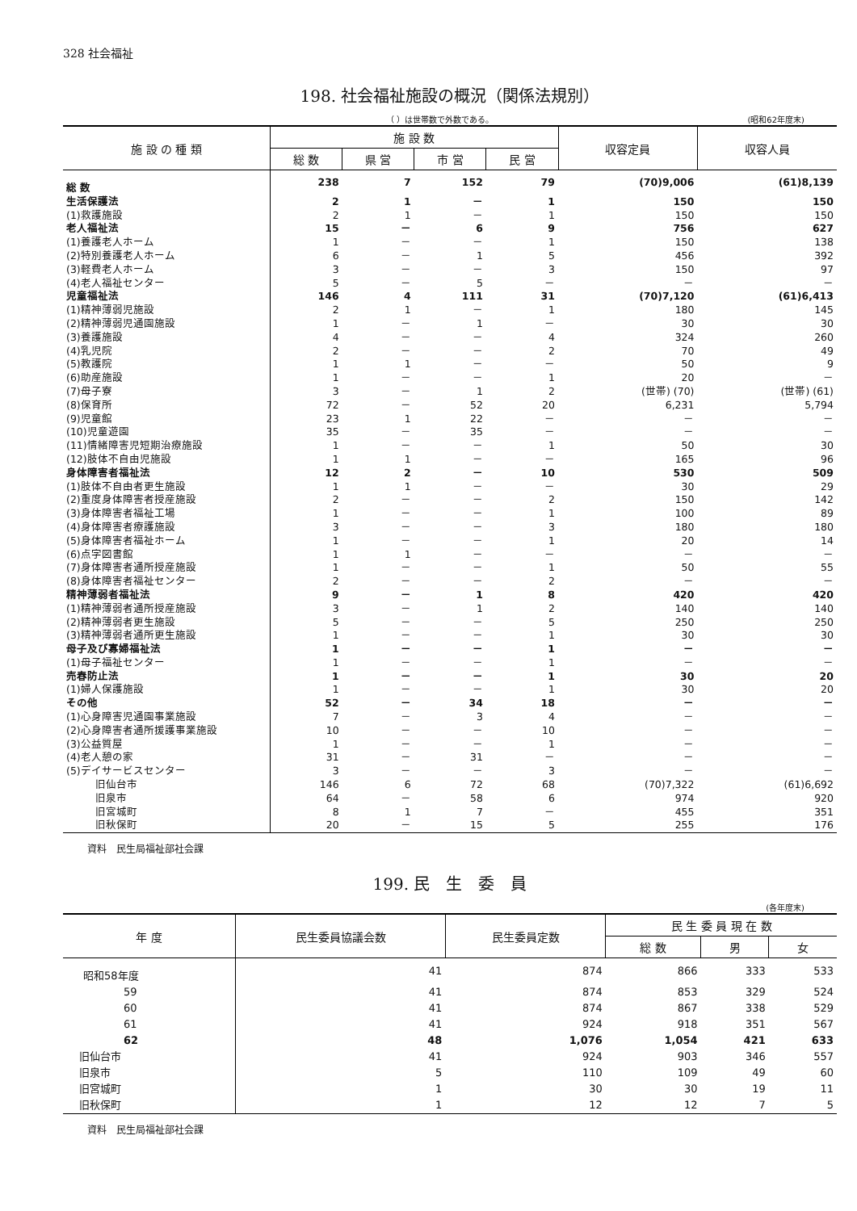328 社会福祉
198. 社会福祉施設の概況（関係法規別）
（ ）は世帯数で外数である。 (昭和62年度末)
| 施 設 の 種 類 | 施 設 数 | | | | 収容定員 | 収容人員 |
| --- | --- | --- | --- | --- | --- | --- |
| | 総 数 | 県 営 | 市 営 | 民 営 | | |
| 総 数 | 238 | 7 | 152 | 79 | (70)9,006 | (61)8,139 |
| 生活保護法 | 2 | 1 | － | 1 | 150 | 150 |
| (1)救護施設 | 2 | 1 | － | 1 | 150 | 150 |
| 老人福祉法 | 15 | － | 6 | 9 | 756 | 627 |
| (1)養護老人ホーム | 1 | － | － | 1 | 150 | 138 |
| (2)特別養護老人ホーム | 6 | － | 1 | 5 | 456 | 392 |
| (3)軽費老人ホーム | 3 | － | － | 3 | 150 | 97 |
| (4)老人福祉センター | 5 | － | 5 | － | － | － |
| 児童福祉法 | 146 | 4 | 111 | 31 | (70)7,120 | (61)6,413 |
| (1)精神薄弱児施設 | 2 | 1 | － | 1 | 180 | 145 |
| (2)精神薄弱児通園施設 | 1 | － | 1 | － | 30 | 30 |
| (3)養護施設 | 4 | － | － | 4 | 324 | 260 |
| (4)乳児院 | 2 | － | － | 2 | 70 | 49 |
| (5)教護院 | 1 | 1 | － | － | 50 | 9 |
| (6)助産施設 | 1 | － | － | 1 | 20 | － |
| (7)母子寮 | 3 | － | 1 | 2 | (世帯) (70) | (世帯) (61) |
| (8)保育所 | 72 | － | 52 | 20 | 6,231 | 5,794 |
| (9)児童館 | 23 | 1 | 22 | － | － | － |
| (10)児童遊園 | 35 | － | 35 | － | － | － |
| (11)情緒障害児短期治療施設 | 1 | － | － | 1 | 50 | 30 |
| (12)肢体不自由児施設 | 1 | 1 | － | － | 165 | 96 |
| 身体障害者福祉法 | 12 | 2 | － | 10 | 530 | 509 |
| (1)肢体不自由者更生施設 | 1 | 1 | － | － | 30 | 29 |
| (2)重度身体障害者授産施設 | 2 | － | － | 2 | 150 | 142 |
| (3)身体障害者福祉工場 | 1 | － | － | 1 | 100 | 89 |
| (4)身体障害者療護施設 | 3 | － | － | 3 | 180 | 180 |
| (5)身体障害者福祉ホーム | 1 | － | － | 1 | 20 | 14 |
| (6)点字図書館 | 1 | 1 | － | － | － | － |
| (7)身体障害者通所授産施設 | 1 | － | － | 1 | 50 | 55 |
| (8)身体障害者福祉センター | 2 | － | － | 2 | － | － |
| 精神薄弱者福祉法 | 9 | － | 1 | 8 | 420 | 420 |
| (1)精神薄弱者通所授産施設 | 3 | － | 1 | 2 | 140 | 140 |
| (2)精神薄弱者更生施設 | 5 | － | － | 5 | 250 | 250 |
| (3)精神薄弱者通所更生施設 | 1 | － | － | 1 | 30 | 30 |
| 母子及び寡婦福祉法 | 1 | － | － | 1 | － | － |
| (1)母子福祉センター | 1 | － | － | 1 | － | － |
| 売春防止法 | 1 | － | － | 1 | 30 | 20 |
| (1)婦人保護施設 | 1 | － | － | 1 | 30 | 20 |
| その他 | 52 | － | 34 | 18 | － | － |
| (1)心身障害児通園事業施設 | 7 | － | 3 | 4 | － | － |
| (2)心身障害者通所援護事業施設 | 10 | － | － | 10 | － | － |
| (3)公益質屋 | 1 | － | － | 1 | － | － |
| (4)老人憩の家 | 31 | － | 31 | － | － | － |
| (5)デイサービスセンター | 3 | － | － | 3 | － | － |
| 旧仙台市 | 146 | 6 | 72 | 68 | (70)7,322 | (61)6,692 |
| 旧泉市 | 64 | － | 58 | 6 | 974 | 920 |
| 旧宮城町 | 8 | 1 | 7 | － | 455 | 351 |
| 旧秋保町 | 20 | － | 15 | 5 | 255 | 176 |
資料　民生局福祉部社会課
199. 民　生　委　員
(各年度末)
| 年 度 | 民生委員協議会数 | 民生委員定数 | 民 生 委 員 現 在 数 | | |
| --- | --- | --- | --- | --- | --- |
| | | | 総 数 | 男 | 女 |
| 昭和58年度 | 41 | 874 | 866 | 333 | 533 |
| 59 | 41 | 874 | 853 | 329 | 524 |
| 60 | 41 | 874 | 867 | 338 | 529 |
| 61 | 41 | 924 | 918 | 351 | 567 |
| 62 | 48 | 1,076 | 1,054 | 421 | 633 |
| 旧仙台市 | 41 | 924 | 903 | 346 | 557 |
| 旧泉市 | 5 | 110 | 109 | 49 | 60 |
| 旧宮城町 | 1 | 30 | 30 | 19 | 11 |
| 旧秋保町 | 1 | 12 | 12 | 7 | 5 |
資料　民生局福祉部社会課